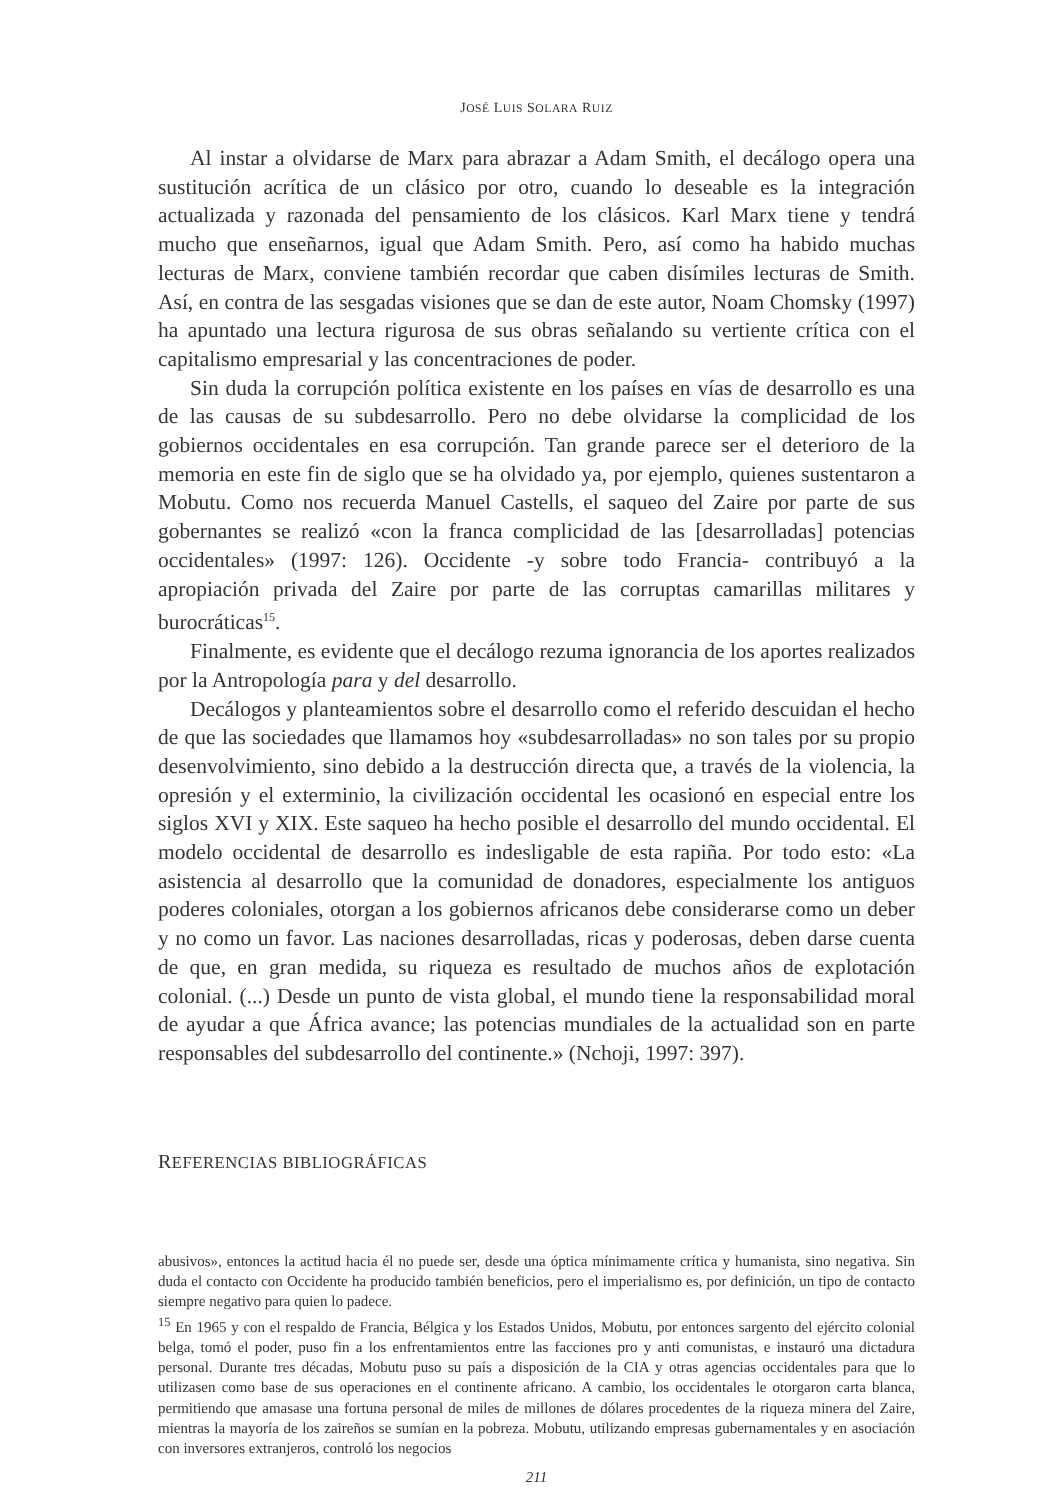JOSÉ LUIS SOLARA RUIZ
Al instar a olvidarse de Marx para abrazar a Adam Smith, el decálogo opera una sustitución acrítica de un clásico por otro, cuando lo deseable es la integración actualizada y razonada del pensamiento de los clásicos. Karl Marx tiene y tendrá mucho que enseñarnos, igual que Adam Smith. Pero, así como ha habido muchas lecturas de Marx, conviene también recordar que caben disímiles lecturas de Smith. Así, en contra de las sesgadas visiones que se dan de este autor, Noam Chomsky (1997) ha apuntado una lectura rigurosa de sus obras señalando su vertiente crítica con el capitalismo empresarial y las concentraciones de poder.
Sin duda la corrupción política existente en los países en vías de desarrollo es una de las causas de su subdesarrollo. Pero no debe olvidarse la complicidad de los gobiernos occidentales en esa corrupción. Tan grande parece ser el deterioro de la memoria en este fin de siglo que se ha olvidado ya, por ejemplo, quienes sustentaron a Mobutu. Como nos recuerda Manuel Castells, el saqueo del Zaire por parte de sus gobernantes se realizó «con la franca complicidad de las [desarrolladas] potencias occidentales» (1997: 126). Occidente -y sobre todo Francia- contribuyó a la apropiación privada del Zaire por parte de las corruptas camarillas militares y burocráticas<sup>15</sup>.
Finalmente, es evidente que el decálogo rezuma ignorancia de los aportes realizados por la Antropología para y del desarrollo.
Decálogos y planteamientos sobre el desarrollo como el referido descuidan el hecho de que las sociedades que llamamos hoy «subdesarrolladas» no son tales por su propio desenvolvimiento, sino debido a la destrucción directa que, a través de la violencia, la opresión y el exterminio, la civilización occidental les ocasionó en especial entre los siglos XVI y XIX. Este saqueo ha hecho posible el desarrollo del mundo occidental. El modelo occidental de desarrollo es indesligable de esta rapiña. Por todo esto: «La asistencia al desarrollo que la comunidad de donadores, especialmente los antiguos poderes coloniales, otorgan a los gobiernos africanos debe considerarse como un deber y no como un favor. Las naciones desarrolladas, ricas y poderosas, deben darse cuenta de que, en gran medida, su riqueza es resultado de muchos años de explotación colonial. (...) Desde un punto de vista global, el mundo tiene la responsabilidad moral de ayudar a que África avance; las potencias mundiales de la actualidad son en parte responsables del subdesarrollo del continente.» (Nchoji, 1997: 397).
REFERENCIAS BIBLIOGRÁFICAS
abusivos», entonces la actitud hacia él no puede ser, desde una óptica mínimamente crítica y humanista, sino negativa. Sin duda el contacto con Occidente ha producido también beneficios, pero el imperialismo es, por definición, un tipo de contacto siempre negativo para quien lo padece.
<sup>15</sup> En 1965 y con el respaldo de Francia, Bélgica y los Estados Unidos, Mobutu, por entonces sargento del ejército colonial belga, tomó el poder, puso fin a los enfrentamientos entre las facciones pro y anti comunistas, e instauró una dictadura personal. Durante tres décadas, Mobutu puso su país a disposición de la CIA y otras agencias occidentales para que lo utilizasen como base de sus operaciones en el continente africano. A cambio, los occidentales le otorgaron carta blanca, permitiendo que amasase una fortuna personal de miles de millones de dólares procedentes de la riqueza minera del Zaire, mientras la mayoría de los zaireños se sumían en la pobreza. Mobutu, utilizando empresas gubernamentales y en asociación con inversores extranjeros, controló los negocios
211